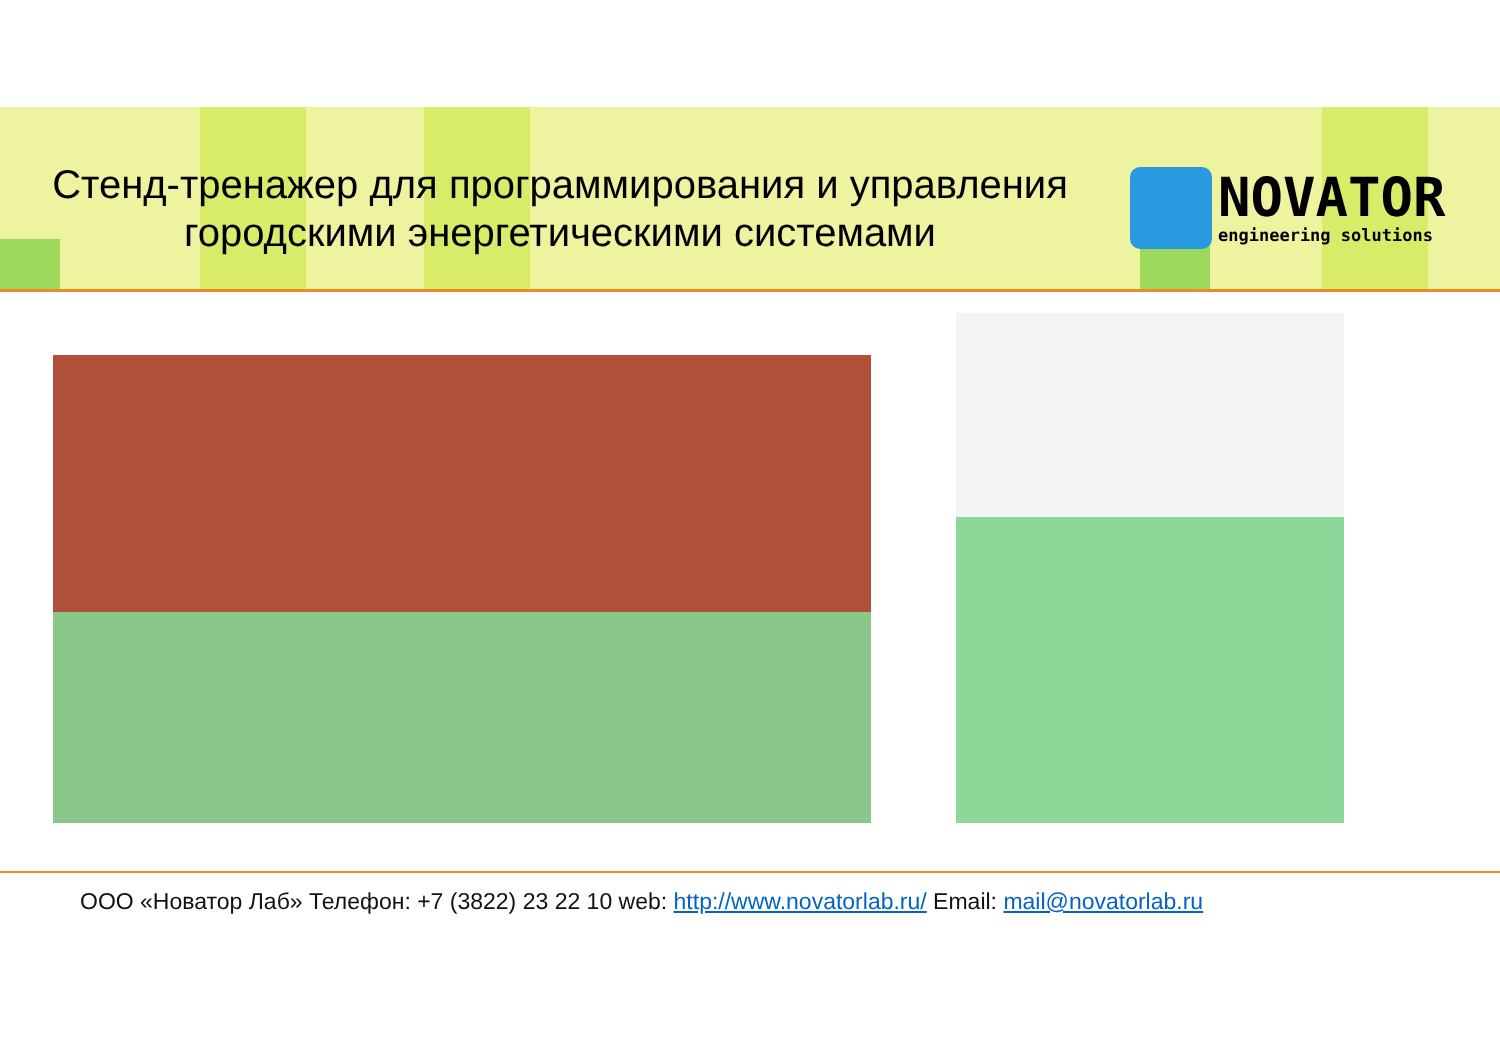Стенд-тренажер для программирования и управления городскими энергетическими системами
NOVATOR
engineering solutions
ООО «Новатор Лаб» Телефон: +7 (3822) 23 22 10 web: http://www.novatorlab.ru/ Email: mail@novatorlab.ru